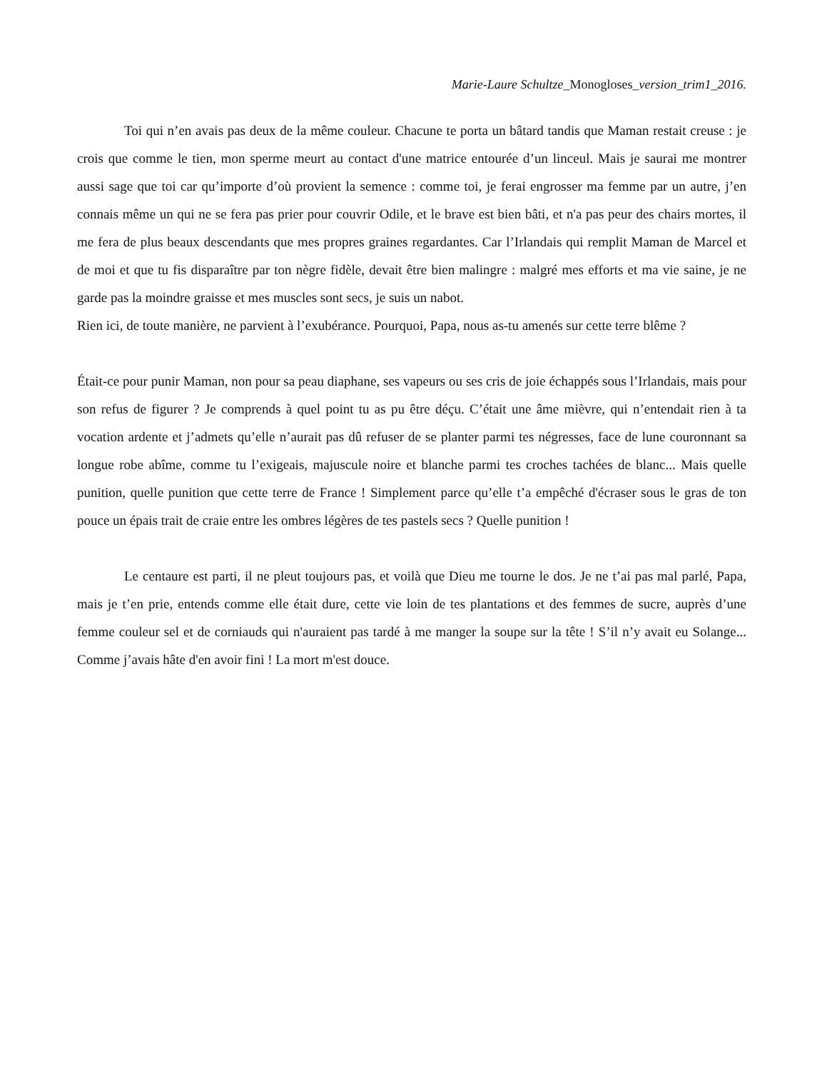Marie-Laure Schultze_Monogloses_version_trim1_2016.
Toi qui n’en avais pas deux de la même couleur. Chacune te porta un bâtard tandis que Maman restait creuse : je crois que comme le tien, mon sperme meurt au contact d'une matrice entourée d’un linceul. Mais je saurai me montrer aussi sage que toi car qu’importe d’où provient la semence : comme toi, je ferai engrosser ma femme par un autre, j’en connais même un qui ne se fera pas prier pour couvrir Odile, et le brave est bien bâti, et n'a pas peur des chairs mortes, il me fera de plus beaux descendants que mes propres graines regardantes. Car l’Irlandais qui remplit Maman de Marcel et de moi et que tu fis disparaître par ton nègre fidèle, devait être bien malingre : malgré mes efforts et ma vie saine, je ne garde pas la moindre graisse et mes muscles sont secs, je suis un nabot.
Rien ici, de toute manière, ne parvient à l’exubérance. Pourquoi, Papa, nous as-tu amenés sur cette terre blême ?
Était-ce pour punir Maman, non pour sa peau diaphane, ses vapeurs ou ses cris de joie échappés sous l’Irlandais, mais pour son refus de figurer ? Je comprends à quel point tu as pu être déçu. C’était une âme mièvre, qui n’entendait rien à ta vocation ardente et j’admets qu’elle n’aurait pas dû refuser de se planter parmi tes négresses, face de lune couronnant sa longue robe abîme, comme tu l’exigeais, majuscule noire et blanche parmi tes croches tachées de blanc... Mais quelle punition, quelle punition que cette terre de France ! Simplement parce qu’elle t’a empêché d'écraser sous le gras de ton pouce un épais trait de craie entre les ombres légères de tes pastels secs ? Quelle punition !
Le centaure est parti, il ne pleut toujours pas, et voilà que Dieu me tourne le dos. Je ne t’ai pas mal parlé, Papa, mais je t’en prie, entends comme elle était dure, cette vie loin de tes plantations et des femmes de sucre, auprès d’une femme couleur sel et de corniauds qui n'auraient pas tardé à me manger la soupe sur la tête ! S’il n’y avait eu Solange... Comme j’avais hâte d'en avoir fini ! La mort m'est douce.